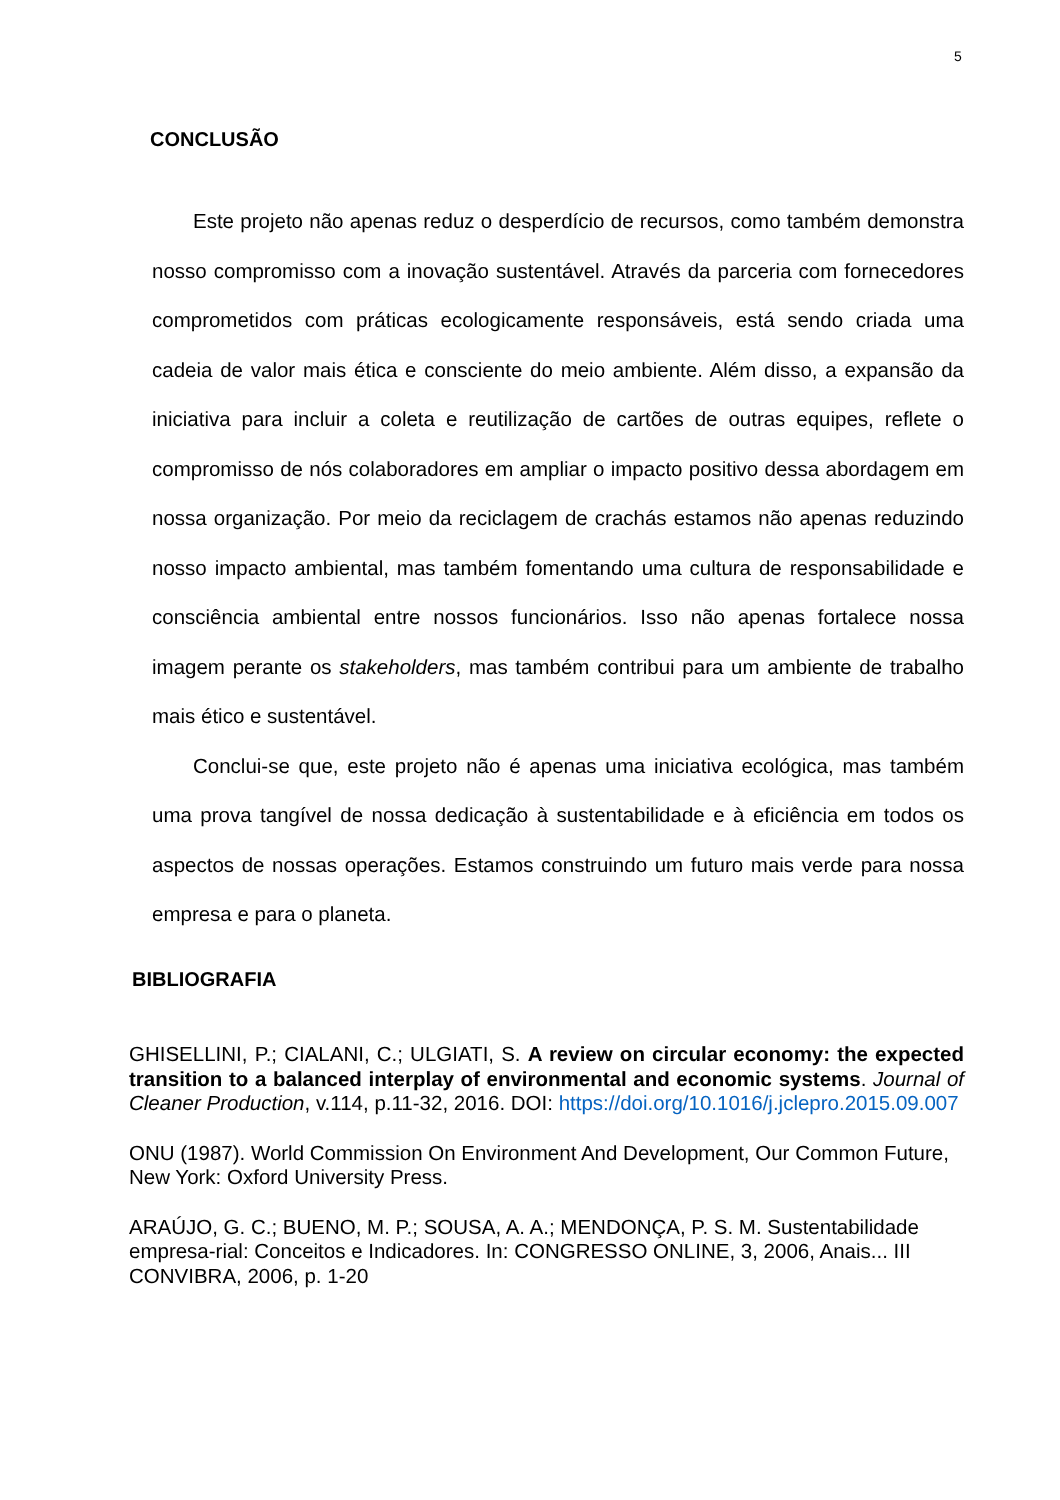5
CONCLUSÃO
Este projeto não apenas reduz o desperdício de recursos, como também demonstra nosso compromisso com a inovação sustentável. Através da parceria com fornecedores comprometidos com práticas ecologicamente responsáveis, está sendo criada uma cadeia de valor mais ética e consciente do meio ambiente. Além disso, a expansão da iniciativa para incluir a coleta e reutilização de cartões de outras equipes, reflete o compromisso de nós colaboradores em ampliar o impacto positivo dessa abordagem em nossa organização. Por meio da reciclagem de crachás estamos não apenas reduzindo nosso impacto ambiental, mas também fomentando uma cultura de responsabilidade e consciência ambiental entre nossos funcionários. Isso não apenas fortalece nossa imagem perante os stakeholders, mas também contribui para um ambiente de trabalho mais ético e sustentável.
Conclui-se que, este projeto não é apenas uma iniciativa ecológica, mas também uma prova tangível de nossa dedicação à sustentabilidade e à eficiência em todos os aspectos de nossas operações. Estamos construindo um futuro mais verde para nossa empresa e para o planeta.
BIBLIOGRAFIA
GHISELLINI, P.; CIALANI, C.; ULGIATI, S. A review on circular economy: the expected transition to a balanced interplay of environmental and economic systems. Journal of Cleaner Production, v.114, p.11-32, 2016. DOI: https://doi.org/10.1016/j.jclepro.2015.09.007
ONU (1987). World Commission On Environment And Development, Our Common Future, New York: Oxford University Press.
ARAÚJO, G. C.; BUENO, M. P.; SOUSA, A. A.; MENDONÇA, P. S. M. Sustentabilidade empresa-rial: Conceitos e Indicadores. In: CONGRESSO ONLINE, 3, 2006, Anais... III CONVIBRA, 2006, p. 1-20